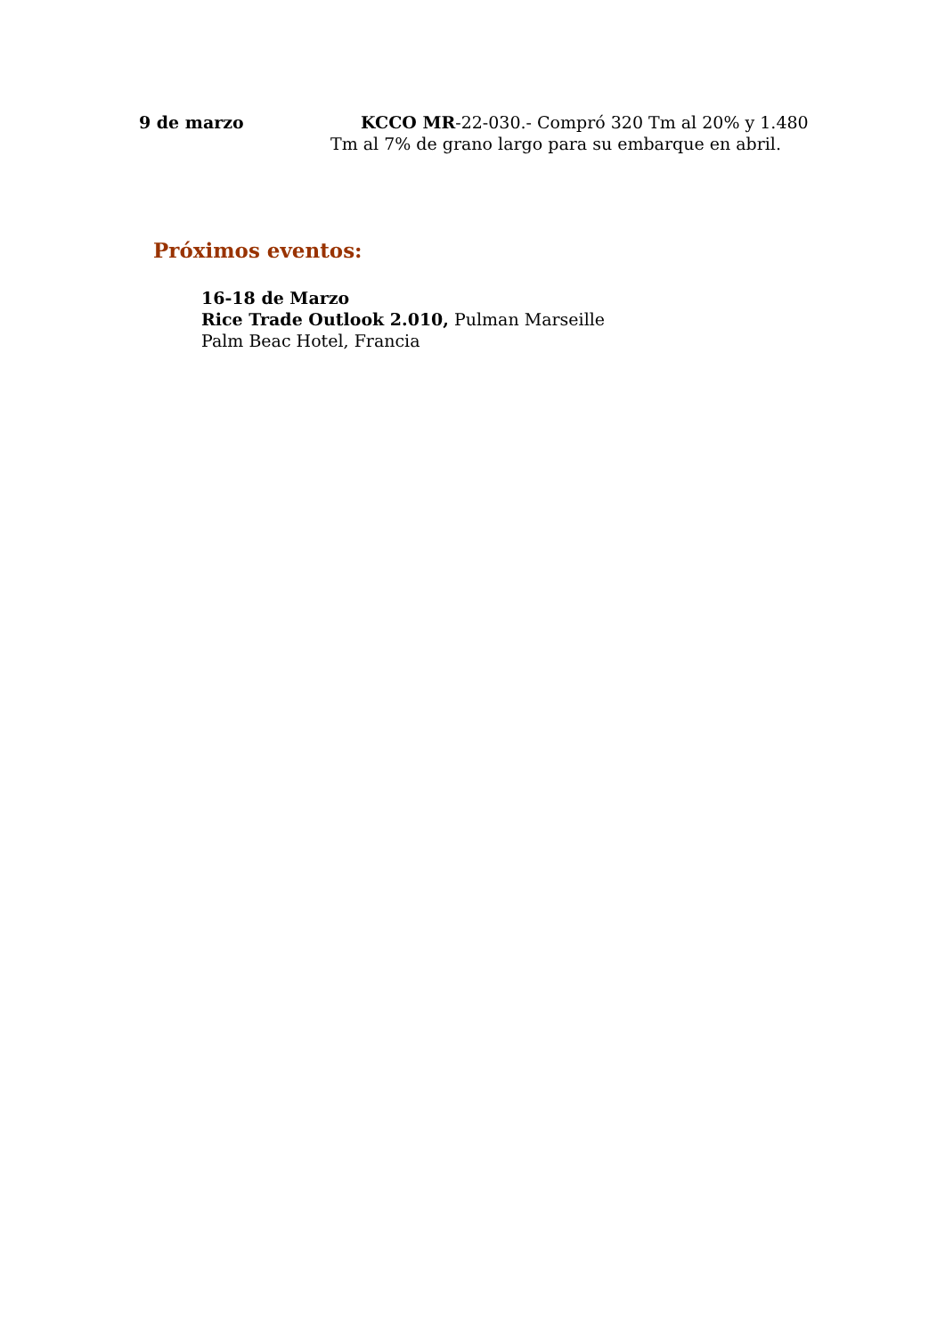9 de marzo KCCO MR-22-030.- Compró 320 Tm al 20% y 1.480 Tm al 7% de grano largo para su embarque en abril.
Próximos eventos:
16-18 de Marzo
Rice Trade Outlook 2.010, Pulman Marseille
Palm Beac Hotel, Francia